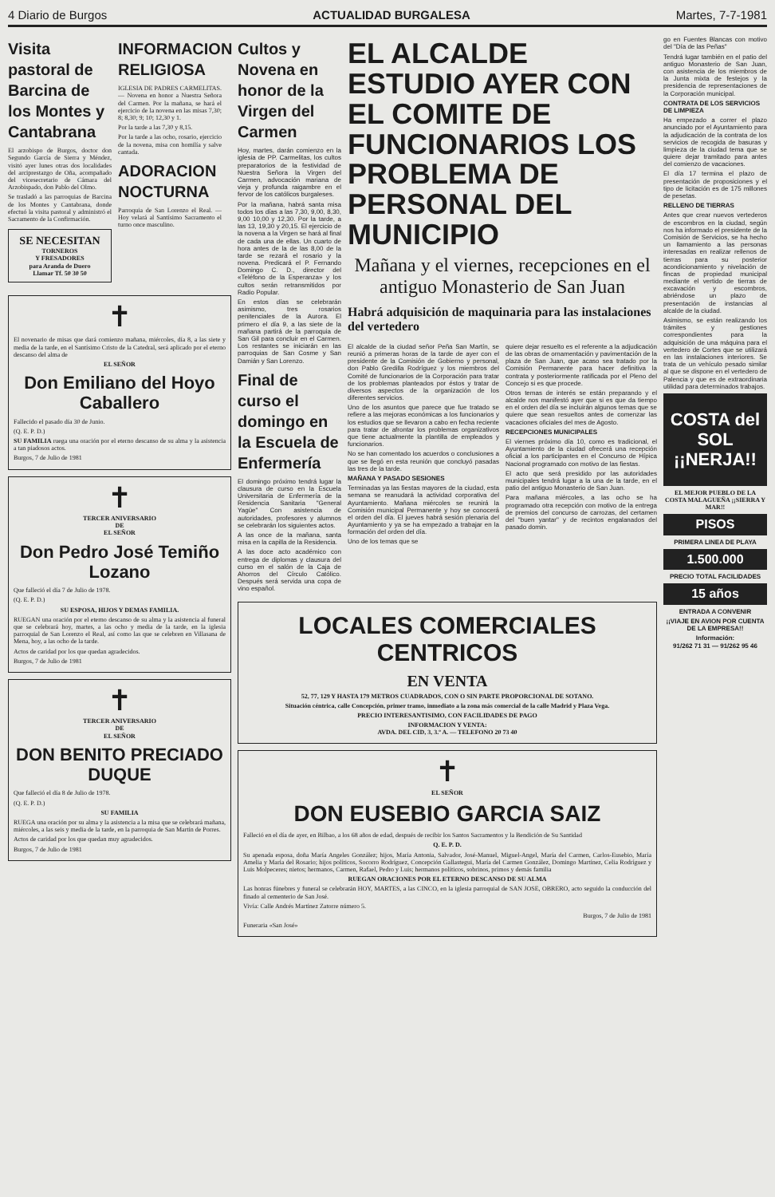4 Diario de Burgos ACTUALIDAD BURGALESA Martes, 7-7-1981
Visita pastoral de Barcina de los Montes y Cantabrana
El arzobispo de Burgos, doctor don Segundo García de Sierra y Méndez, visitó ayer lunes otras dos localidades del arciprestazgo de Oña, acompañado del vicesecretario de Cámara del Arzobispado, don Pablo del Olmo.
Se trasladó a las parroquias de Barcina de los Montes y Cantabrana, donde efectuó la visita pastoral y administró el Sacramento de la Confirmación.
SE NECESITAN
TORNEROS
Y FRESADORES
para Aranda de Duero
Llamar Tf. 50 30 50
INFORMACION RELIGIOSA
IGLESIA DE PADRES CARMELITAS. — Novena en honor a Nuestra Señora del Carmen. Por la mañana, se hará el ejercicio de la novena en las misas 7,30; 8; 8,30; 9; 10; 12,30 y 1.
Por la tarde a las 7,30 y 8,15.
Por la tarde a las ocho, rosario, ejercicio de la novena, misa con homilía y salve cantada.
ADORACION NOCTURNA
Parroquia de San Lorenzo el Real. — Hoy velará al Santísimo Sacramento el turno once masculino.
✝
El novenario de misas que dará comienzo mañana, miércoles, día 8, a las siete y media de la tarde, en el Santísimo Cristo de la Catedral, será aplicado por el eterno descanso del alma de
EL SEÑOR
Don Emiliano del Hoyo Caballero
Fallecido el pasado día 30 de Junio.
(Q. E. P. D.)
SU FAMILIA ruega una oración por el eterno descanso de su alma y la asistencia a tan piadosos actos.
Burgos, 7 de Julio de 1981
✝
TERCER ANIVERSARIO
DE
EL SEÑOR
Don Pedro José Temiño Lozano
Que falleció el día 7 de Julio de 1978.
(Q. E. P. D.)
SU ESPOSA, HIJOS Y DEMAS FAMILIA.
RUEGAN una oración por el eterno descanso de su alma y la asistencia al funeral que se celebrará hoy, martes, a las ocho y media de la tarde, en la iglesia parroquial de San Lorenzo el Real, así como las que se celebren en Villasana de Mena, hoy, a las ocho de la tarde.
Actos de caridad por los que quedan agradecidos.
Burgos, 7 de Julio de 1981
✝
TERCER ANIVERSARIO
DE
EL SEÑOR
DON BENITO PRECIADO DUQUE
Que falleció el día 8 de Julio de 1978.
(Q. E. P. D.)
SU FAMILIA
RUEGA una oración por su alma y la asistencia a la misa que se celebrará mañana, miércoles, a las seis y media de la tarde, en la parroquia de San Martín de Porres.
Actos de caridad por los que quedan muy agradecidos.
Burgos, 7 de Julio de 1981
Cultos y Novena en honor de la Virgen del Carmen
Hoy, martes, darán comienzo en la iglesia de PP. Carmelitas, los cultos preparatorios de la festividad de Nuestra Señora la Virgen del Carmen, advocación mariana de vieja y profunda raigambre en el fervor de los católicos burgaleses.
Por la mañana, habrá santa misa todos los días a las 7,30, 9,00, 8,30, 9,00 10,00 y 12,30. Por la tarde, a las 13, 19,30 y 20,15. El ejercicio de la novena a la Virgen se hará al final de cada una de ellas. Un cuarto de hora antes de la de las 8,00 de la tarde se rezará el rosario y la novena. Predicará el P. Fernando Domingo C. D., director del «Teléfono de la Esperanza» y los cultos serán retransmitidos por Radio Popular.
En estos días se celebrarán asimismo, tres rosarios penitenciales de la Aurora. El primero el día 9, a las siete de la mañana partirá de la parroquia de San Gil para concluir en el Carmen. Los restantes se iniciarán en las parroquias de San Cosme y San Damián y San Lorenzo.
Final de curso el domingo en la Escuela de Enfermería
El domingo próximo tendrá lugar la clausura de curso en la Escuela Universitaria de Enfermería de la Residencia Sanitaria "General Yagüe" Con asistencia de autoridades, profesores y alumnos se celebrarán los siguientes actos.
A las once de la mañana, santa misa en la capilla de la Residencia.
A las doce acto académico con entrega de diplomas y clausura del curso en el salón de la Caja de Ahorros del Círculo Católico. Después será servida una copa de vino español.
EL ALCALDE ESTUDIO AYER CON EL COMITE DE FUNCIONARIOS LOS PROBLEMA DE PERSONAL DEL MUNICIPIO
Mañana y el viernes, recepciones en el antiguo Monasterio de San Juan
Habrá adquisición de maquinaria para las instalaciones del vertedero
El alcalde de la ciudad señor Peña San Martín, se reunió a primeras horas de la tarde de ayer con el presidente de la Comisión de Gobierno y personal, don Pablo Gredilla Rodríguez y los miembros del Comité de funcionarios de la Corporación para tratar de los problemas planteados por éstos y tratar de diversos aspectos de la organización de los diferentes servicios.
Uno de los asuntos que parece que fue tratado se refiere a las mejoras económicas a los funcionarios y los estudios que se llevaron a cabo en fecha reciente para tratar de afrontar los problemas organizativos que tiene actualmente la plantilla de empleados y funcionarios.
No se han comentado los acuerdos o conclusiones a que se llegó en esta reunión que concluyó pasadas las tres de la tarde.
MAÑANA Y PASADO SESIONES
Terminadas ya las fiestas mayores de la ciudad, esta semana se reanudará la actividad corporativa del Ayuntamiento. Mañana miércoles se reunirá la Comisión municipal Permanente y hoy se conocerá el orden del día. El jueves habrá sesión plenaria del Ayuntamiento y ya se ha empezado a trabajar en la formación del orden del día.
Uno de los temas que se
quiere dejar resuelto es el referente a la adjudicación de las obras de ornamentación y pavimentación de la plaza de San Juan, que acaso sea tratado por la Comisión Permanente para hacer definitiva la contrata y posteriormente ratificada por el Pleno del Concejo si es que procede.
Otros temas de interés se están preparando y el alcalde nos manifestó ayer que si es que da tiempo en el orden del día se incluirán algunos temas que se quiere que sean resueltos antes de comenzar las vacaciones oficiales del mes de Agosto.
RECEPCIONES MUNICIPALES
El viernes próximo día 10, como es tradicional, el Ayuntamiento de la ciudad ofrecerá una recepción oficial a los participantes en el Concurso de Hípica Nacional programado con motivo de las fiestas.
El acto que será presidido por las autoridades municipales tendrá lugar a la una de la tarde, en el patio del antiguo Monasterio de San Juan.
Para mañana miércoles, a las ocho se ha programado otra recepción con motivo de la entrega de premios del concurso de carrozas, del certamen del "buen yantar" y de recintos engalanados del pasado domin.
LOCALES COMERCIALES CENTRICOS
EN VENTA
52, 77, 129 Y HASTA 179 METROS CUADRADOS, CON O SIN PARTE PROPORCIONAL DE SOTANO.
Situación céntrica, calle Concepción, primer tramo, inmediato a la zona más comercial de la calle Madrid y Plaza Vega.
PRECIO INTERESANTISIMO, CON FACILIDADES DE PAGO
INFORMACION Y VENTA:
AVDA. DEL CID, 3, 3.º A. — TELEFONO 20 73 40
✝
EL SEÑOR
DON EUSEBIO GARCIA SAIZ
Falleció en el día de ayer, en Bilbao, a los 68 años de edad, después de recibir los Santos Sacramentos y la Bendición de Su Santidad
Q. E. P. D.
Su apenada esposa, doña María Angeles González; hijos, María Antonia, Salvador, José-Manuel, Miguel-Angel, María del Carmen, Carlos-Eusebio, María Amelia y María del Rosario; hijos políticos, Socorro Rodríguez, Concepción Gallastegui, María del Carmen González, Domingo Martínez, Celia Rodríguez y Luis Molpeceres; nietos; hermanos, Carmen, Rafael, Pedro y Luis; hermanos políticos, sobrinos, primos y demás familia
RUEGAN ORACIONES POR EL ETERNO DESCANSO DE SU ALMA
Las honras fúnebres y funeral se celebrarán HOY, MARTES, a las CINCO, en la iglesia parroquial de SAN JOSE, OBRERO, acto seguido la conducción del finado al cementerio de San José.
Vivía: Calle Andrés Martínez Zatorre número 5.
Burgos, 7 de Julio de 1981
Funeraria «San José»
go en Fuentes Blancas con motivo del "Día de las Peñas"
Tendrá lugar también en el patio del antiguo Monasterio de San Juan, con asistencia de los miembros de la Junta mixta de festejos y la presidencia de representaciones de la Corporación municipal.
CONTRATA DE LOS SERVICIOS DE LIMPIEZA
Ha empezado a correr el plazo anunciado por el Ayuntamiento para la adjudicación de la contrata de los servicios de recogida de basuras y limpieza de la ciudad tema que se quiere dejar tramitado para antes del comienzo de vacaciones.
El día 17 termina el plazo de presentación de proposiciones y el tipo de licitación es de 175 millones de pesetas.
RELLENO DE TIERRAS
Antes que crear nuevos vertederos de escombros en la ciudad, según nos ha informado el presidente de la Comisión de Servicios, se ha hecho un llamamiento a las personas interesadas en realizar rellenos de tierras para su posterior acondicionamiento y nivelación de fincas de propiedad municipal mediante el vertido de tierras de excavación y escombros, abriéndose un plazo de presentación de instancias al alcalde de la ciudad.
Asimismo, se están realizando los trámites y gestiones correspondientes para la adquisición de una máquina para el vertedero de Cortes que se utilizará en las instalaciones interiores. Se trata de un vehículo pesado similar al que se dispone en el vertedero de Palencia y que es de extraordinaria utilidad para determinados trabajos.
COSTA del SOL
¡¡NERJA!!
EL MEJOR PUEBLO DE LA COSTA MALAGUEÑA ¡¡SIERRA Y MAR!!
PISOS
PRIMERA LINEA DE PLAYA
1.500.000
PRECIO TOTAL FACILIDADES
15 años
ENTRADA A CONVENIR
¡¡VIAJE EN AVION POR CUENTA DE LA EMPRESA!!
Información:
91/262 71 31 — 91/262 95 46